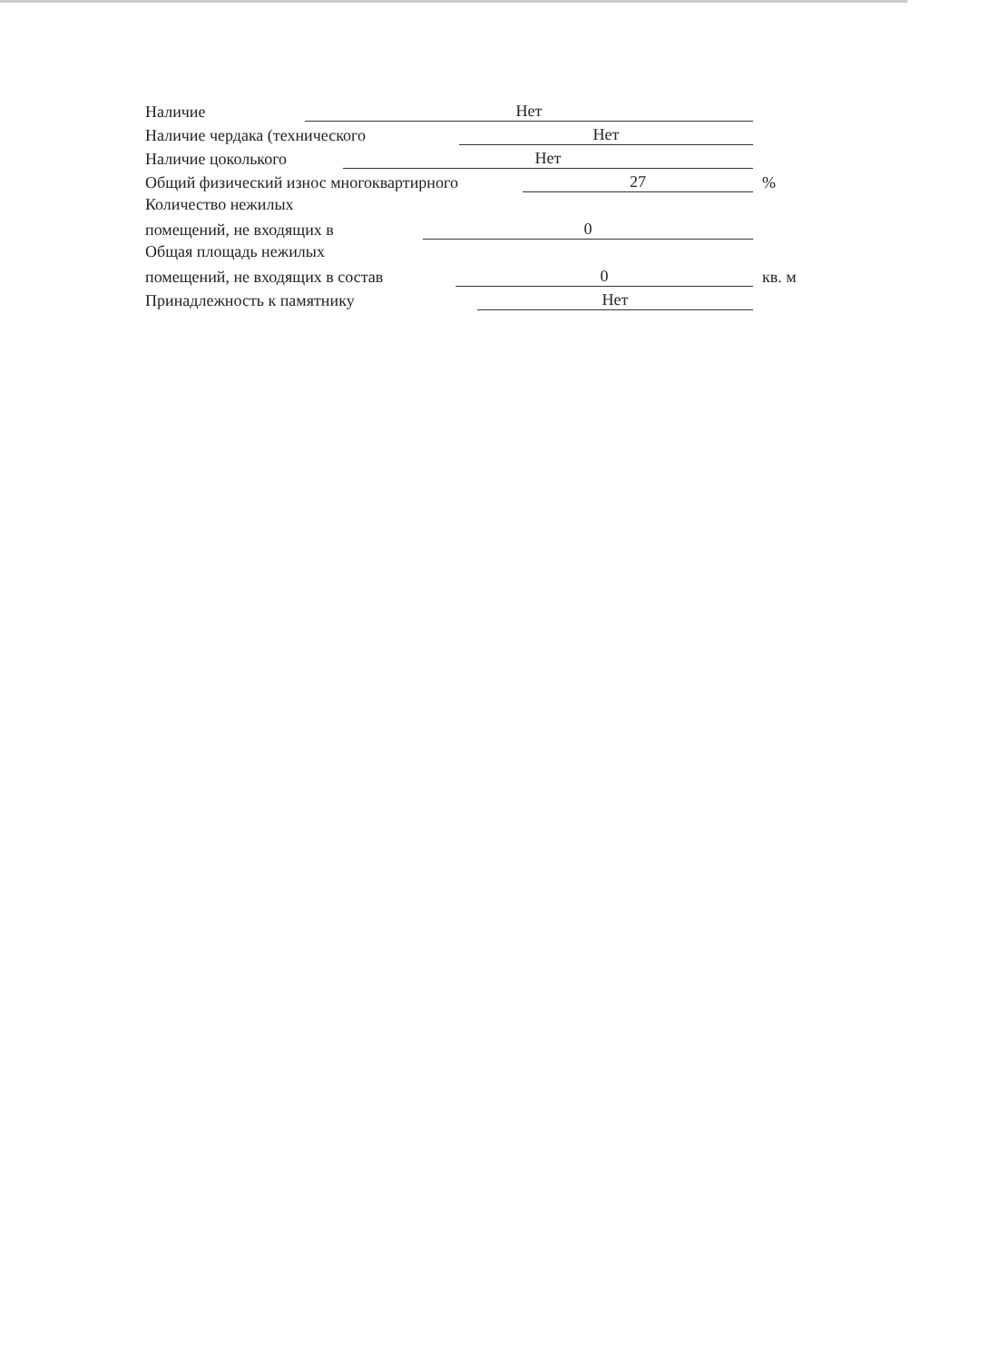Наличие Нет
Наличие чердака (технического Нет
Наличие цоколького Нет
Общий физический износ многоквартирного 27%
Количество нежилых
помещений, не входящих в 0
Общая площадь нежилых
помещений, не входящих в состав 0 кв. м
Принадлежность к памятнику Нет